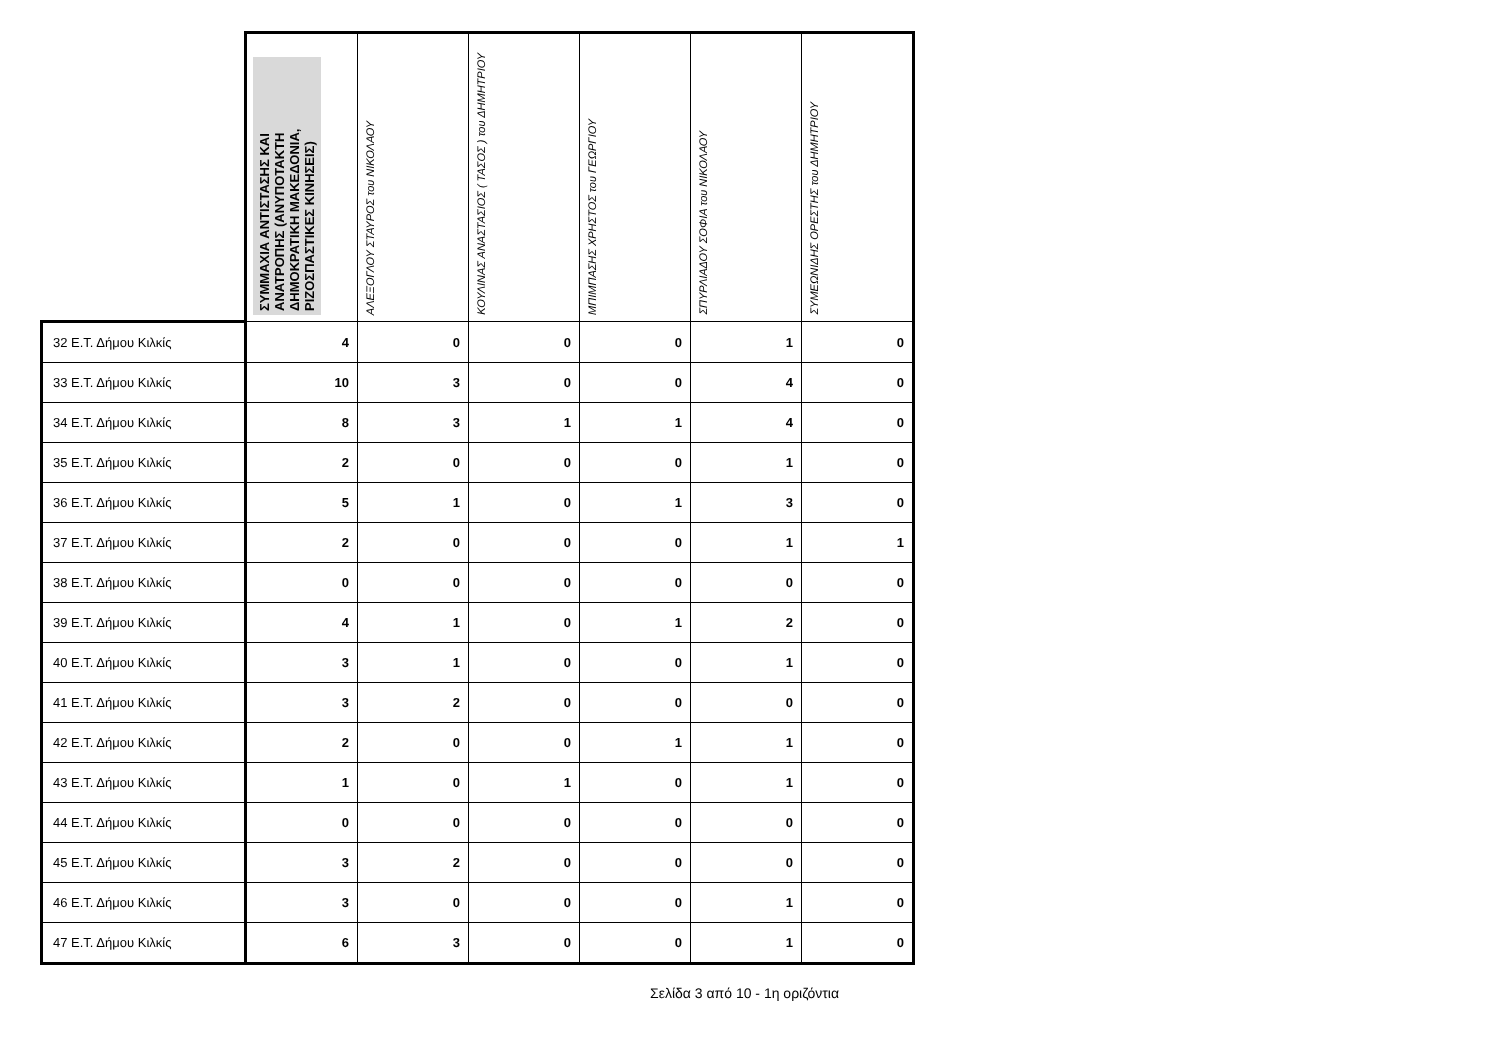| | ΣΥΜΜΑΧΙΑ ΑΝΤΙΣΤΑΣΗΣ ΚΑΙ ΑΝΑΤΡΟΠΗΣ (ΑΝΥΠΟΤΑΚΤΗ ΔΗΜΟΚΡΑΤΙΚΗ ΜΑΚΕΔΟΝΙΑ, ΡΙΖΟΣΠΑΣΤΙΚΕΣ ΚΙΝΗΣΕΙΣ) | ΑΛΕΞΟΓΛΟΥ ΣΤΑΥΡΟΣ του ΝΙΚΟΛΑΟΥ | ΚΟΥΛΙΝΑΣ ΑΝΑΣΤΑΣΙΟΣ ( ΤΑΣΟΣ ) του ΔΗΜΗΤΡΙΟΥ | ΜΠΙΜΠΑΣΗΣ ΧΡΗΣΤΟΣ του ΓΕΩΡΓΙΟΥ | ΣΠΥΡΛΙΑΔΟΥ ΣΟΦΙΑ του ΝΙΚΟΛΑΟΥ | ΣΥΜΕΩΝΙΔΗΣ ΟΡΕΣΤΗΣ του ΔΗΜΗΤΡΙΟΥ |
| --- | --- | --- | --- | --- | --- | --- |
| 32 Ε.Τ. Δήμου Κιλκίς | 4 | 0 | 0 | 0 | 1 | 0 |
| 33 Ε.Τ. Δήμου Κιλκίς | 10 | 3 | 0 | 0 | 4 | 0 |
| 34 Ε.Τ. Δήμου Κιλκίς | 8 | 3 | 1 | 1 | 4 | 0 |
| 35 Ε.Τ. Δήμου Κιλκίς | 2 | 0 | 0 | 0 | 1 | 0 |
| 36 Ε.Τ. Δήμου Κιλκίς | 5 | 1 | 0 | 1 | 3 | 0 |
| 37 Ε.Τ. Δήμου Κιλκίς | 2 | 0 | 0 | 0 | 1 | 1 |
| 38 Ε.Τ. Δήμου Κιλκίς | 0 | 0 | 0 | 0 | 0 | 0 |
| 39 Ε.Τ. Δήμου Κιλκίς | 4 | 1 | 0 | 1 | 2 | 0 |
| 40 Ε.Τ. Δήμου Κιλκίς | 3 | 1 | 0 | 0 | 1 | 0 |
| 41 Ε.Τ. Δήμου Κιλκίς | 3 | 2 | 0 | 0 | 0 | 0 |
| 42 Ε.Τ. Δήμου Κιλκίς | 2 | 0 | 0 | 1 | 1 | 0 |
| 43 Ε.Τ. Δήμου Κιλκίς | 1 | 0 | 1 | 0 | 1 | 0 |
| 44 Ε.Τ. Δήμου Κιλκίς | 0 | 0 | 0 | 0 | 0 | 0 |
| 45 Ε.Τ. Δήμου Κιλκίς | 3 | 2 | 0 | 0 | 0 | 0 |
| 46 Ε.Τ. Δήμου Κιλκίς | 3 | 0 | 0 | 0 | 1 | 0 |
| 47 Ε.Τ. Δήμου Κιλκίς | 6 | 3 | 0 | 0 | 1 | 0 |
Σελίδα 3 από 10 - 1η οριζόντια